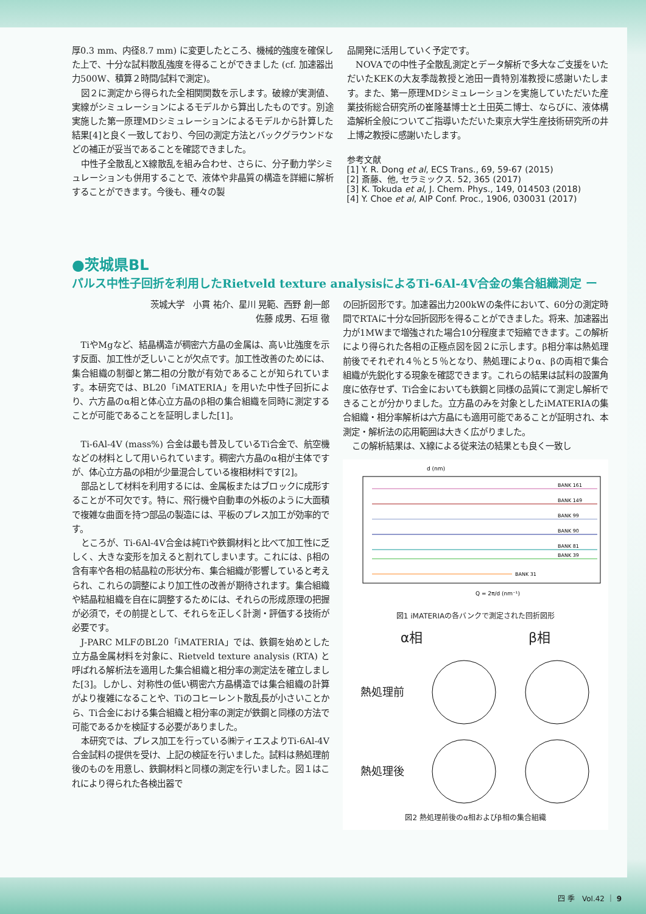厚0.3 mm、内径8.7 mm) に変更したところ、機械的強度を確保した上で、十分な試料散乱強度を得ることができました (cf. 加速器出力500W、積算２時間/試料で測定)。
図２に測定から得られた全相関関数を示します。破線が実測値、実線がシミュレーションによるモデルから算出したものです。別途実施した第一原理MDシミュレーションによるモデルから計算した結果[4]と良く一致しており、今回の測定方法とバックグラウンドなどの補正が妥当であることを確認できました。
中性子全散乱とX線散乱を組み合わせ、さらに、分子動力学シミュレーションも併用することで、液体や非晶質の構造を詳細に解析することができます。今後も、種々の製
品開発に活用していく予定です。
NOVAでの中性子全散乱測定とデータ解析で多大なご支援をいただいたKEKの大友季哉教授と池田一貴特別准教授に感謝いたします。また、第一原理MDシミュレーションを実施していただいた産業技術総合研究所の崔隆基博士と土田英二博士、ならびに、液体構造解析全般についてご指導いただいた東京大学生産技術研究所の井上博之教授に感謝いたします。
参考文献
[1] Y. R. Dong et al, ECS Trans., 69, 59-67 (2015)
[2] 斎藤、他, セラミックス. 52, 365 (2017)
[3] K. Tokuda et al, J. Chem. Phys., 149, 014503 (2018)
[4] Y. Choe et al, AIP Conf. Proc., 1906, 030031 (2017)
●茨城県BL
パルス中性子回折を利用したRietveld texture analysisによるTi-6Al-4V合金の集合組織測定 ー
茨城大学　小貫 祐介、星川 晃範、西野 創一郎
佐藤 成男、石垣 徹
TiやMgなど、結晶構造が稠密六方晶の金属は、高い比強度を示す反面、加工性が乏しいことが欠点です。加工性改善のためには、集合組織の制御と第二相の分散が有効であることが知られています。本研究では、BL20「iMATERIA」を用いた中性子回折により、六方晶のα相と体心立方晶のβ相の集合組織を同時に測定することが可能であることを証明しました[1]。
Ti-6Al-4V (mass%) 合金は最も普及しているTi合金で、航空機などの材料として用いられています。稠密六方晶のα相が主体ですが、体心立方晶のβ相が少量混合している複相材料です[2]。
部品として材料を利用するには、金属板またはブロックに成形することが不可欠です。特に、飛行機や自動車の外板のように大面積で複雑な曲面を持つ部品の製造には、平板のプレス加工が効率的です。
ところが、Ti-6Al-4V合金は純Tiや鉄鋼材料と比べて加工性に乏しく、大きな変形を加えると割れてしまいます。これには、β相の含有率や各相の結晶粒の形状分布、集合組織が影響していると考えられ、これらの調整により加工性の改善が期待されます。集合組織や結晶粒組織を自在に調整するためには、それらの形成原理の把握が必須で，その前提として、それらを正しく計測・評価する技術が必要です。
J-PARC MLFのBL20「iMATERIA」では、鉄鋼を始めとした立方晶金属材料を対象に、Rietveld texture analysis (RTA) と呼ばれる解析法を適用した集合組織と相分率の測定法を確立しました[3]。しかし、対称性の低い稠密六方晶構造では集合組織の計算がより複雑になることや、Tiのコヒーレント散乱長が小さいことから、Ti合金における集合組織と相分率の測定が鉄鋼と同様の方法で可能であるかを検証する必要がありました。
本研究では、プレス加工を行っている㈱ティエスよりTi-6Al-4V合金試料の提供を受け、上記の検証を行いました。試料は熱処理前後のものを用意し、鉄鋼材料と同様の測定を行いました。図１はこれにより得られた各検出器で
の回折図形です。加速器出力200kWの条件において、60分の測定時間でRTAに十分な回折図形を得ることができました。将来、加速器出力が1MWまで増強された場合10分程度まで短縮できます。この解析により得られた各相の正極点図を図２に示します。β相分率は熱処理前後でそれぞれ４％と５％となり、熱処理によりα、βの両相で集合組織が先鋭化する現象を確認できます。これらの結果は試料の設置角度に依存せず、Ti合金においても鉄鋼と同様の品質にて測定し解析できることが分かりました。立方晶のみを対象としたiMATERIAの集合組織・相分率解析は六方晶にも適用可能であることが証明され、本測定・解析法の応用範囲は大きく広がりました。
この解析結果は、X線による従来法の結果とも良く一致し
d (nm)
Q = 2π/d (nm⁻¹)
BANK 161
BANK 149
BANK 99
BANK 90
BANK 81
BANK 39
BANK 31
図1 iMATERIAの各バンクで測定された回折図形
α相 β相
熱処理前
熱処理後
図2 熱処理前後のα相およびβ相の集合組織
四 季　Vol.42 ｜ 9